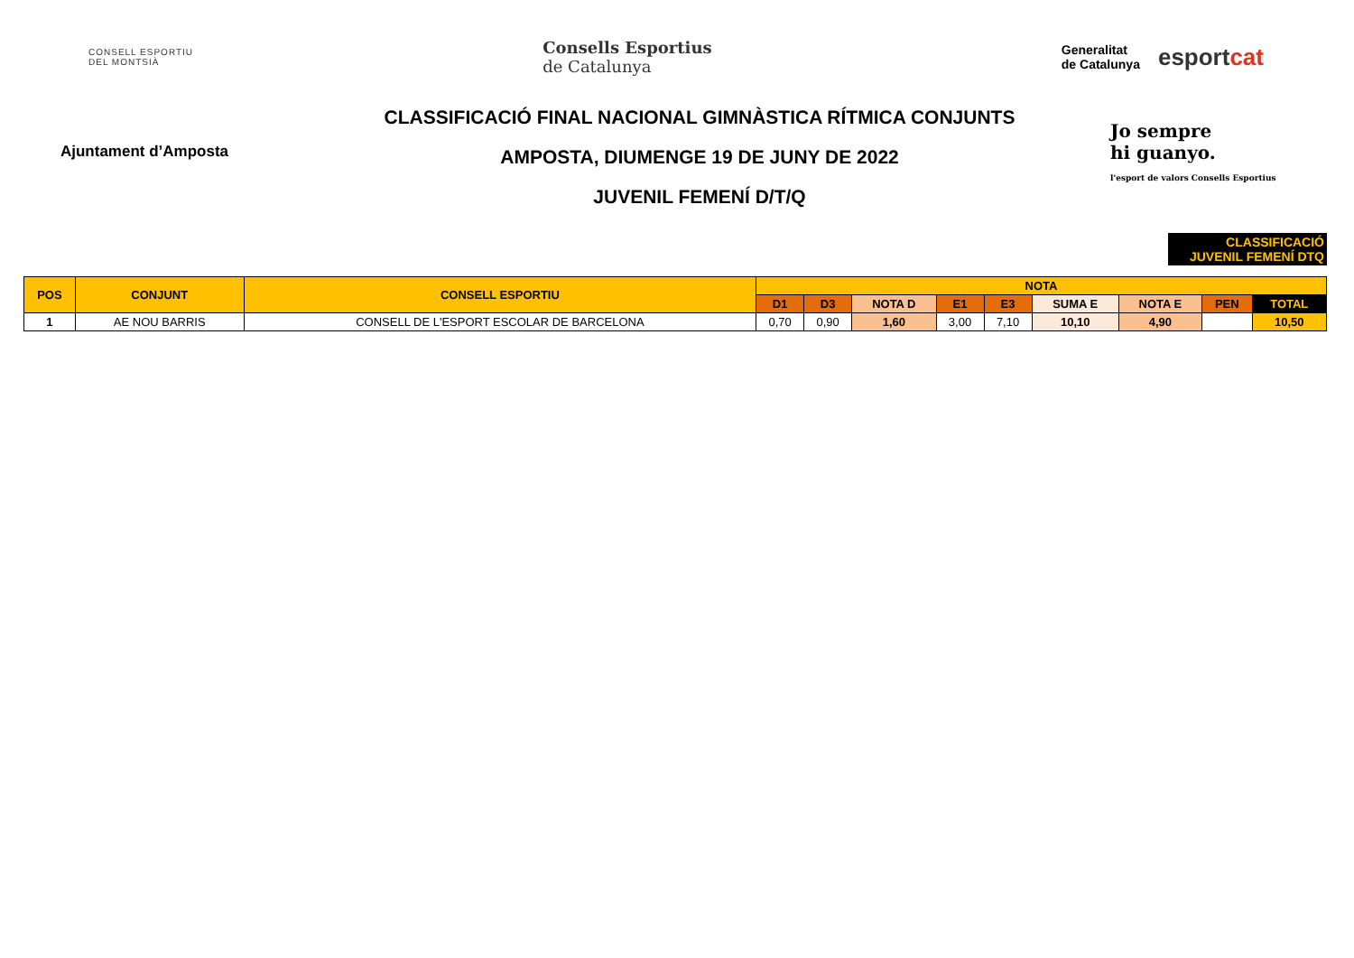CONSELL ESPORTIU
DEL MONTSIÀ
Consells Esportius
de Catalunya
Generalitat
de Catalunya
esportcat
Ajuntament d’Amposta
CLASSIFICACIÓ FINAL NACIONAL GIMNÀSTICA RÍTMICA CONJUNTS
AMPOSTA, DIUMENGE 19 DE JUNY DE 2022
JUVENIL FEMENÍ D/T/Q
Jo sempre
hi guanyo.
l'esport de valors Consells Esportius
CLASSIFICACIÓ
JUVENIL FEMENÍ DTQ
| POS | CONJUNT | CONSELL ESPORTIU | NOTA | | | | | | | | |
| --- | --- | --- | --- | --- | --- | --- | --- | --- | --- | --- | --- |
| | | | D1 | D3 | NOTA D | E1 | E3 | SUMA E | NOTA E | PEN | TOTAL |
| 1 | AE NOU BARRIS | CONSELL DE L'ESPORT ESCOLAR DE BARCELONA | 0,70 | 0,90 | 1,60 | 3,00 | 7,10 | 10,10 | 4,90 | | 10,50 |